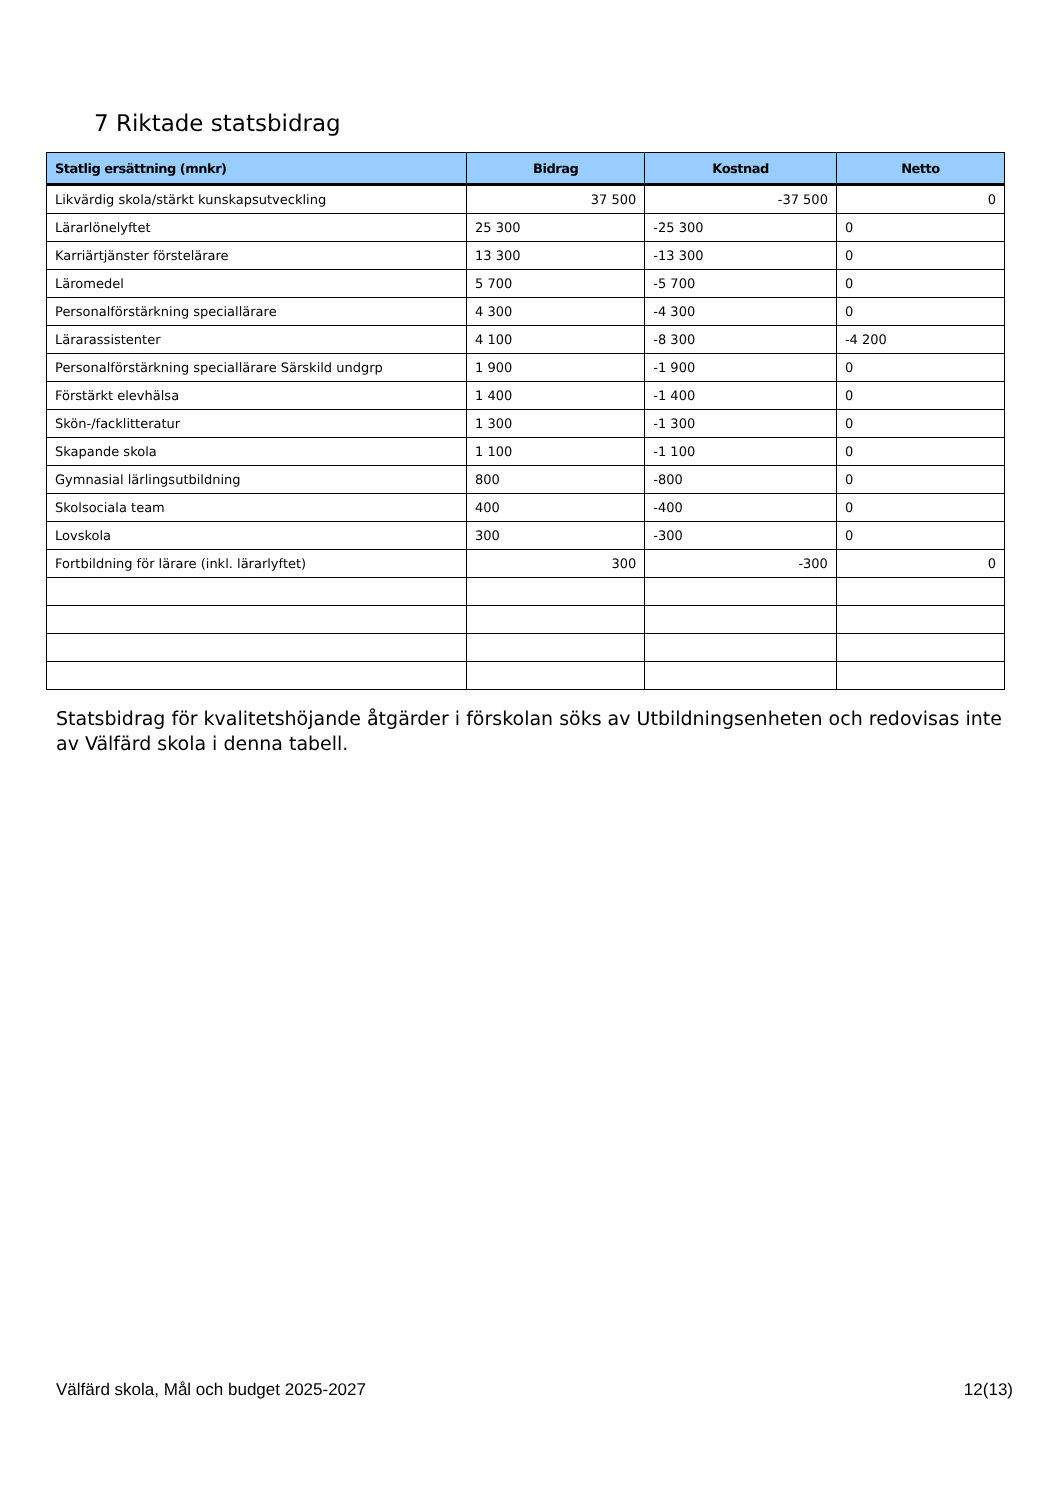7 Riktade statsbidrag
| Statlig ersättning (mnkr) | Bidrag | Kostnad | Netto |
| --- | --- | --- | --- |
| Likvärdig skola/stärkt kunskapsutveckling | 37 500 | -37 500 | 0 |
| Lärarlönelyftet | 25 300 | -25 300 | 0 |
| Karriärtjänster förstelärare | 13 300 | -13 300 | 0 |
| Läromedel | 5 700 | -5 700 | 0 |
| Personalförstärkning speciallärare | 4 300 | -4 300 | 0 |
| Lärarassistenter | 4 100 | -8 300 | -4 200 |
| Personalförstärkning speciallärare Särskild undgrp | 1 900 | -1 900 | 0 |
| Förstärkt elevhälsa | 1 400 | -1 400 | 0 |
| Skön-/facklitteratur | 1 300 | -1 300 | 0 |
| Skapande skola | 1 100 | -1 100 | 0 |
| Gymnasial lärlingsutbildning | 800 | -800 | 0 |
| Skolsociala team | 400 | -400 | 0 |
| Lovskola | 300 | -300 | 0 |
| Fortbildning för lärare (inkl. lärarlyftet) | 300 | -300 | 0 |
Statsbidrag för kvalitetshöjande åtgärder i förskolan söks av Utbildningsenheten och redovisas inte av Välfärd skola i denna tabell.
Välfärd skola, Mål och budget 2025-2027 12(13)